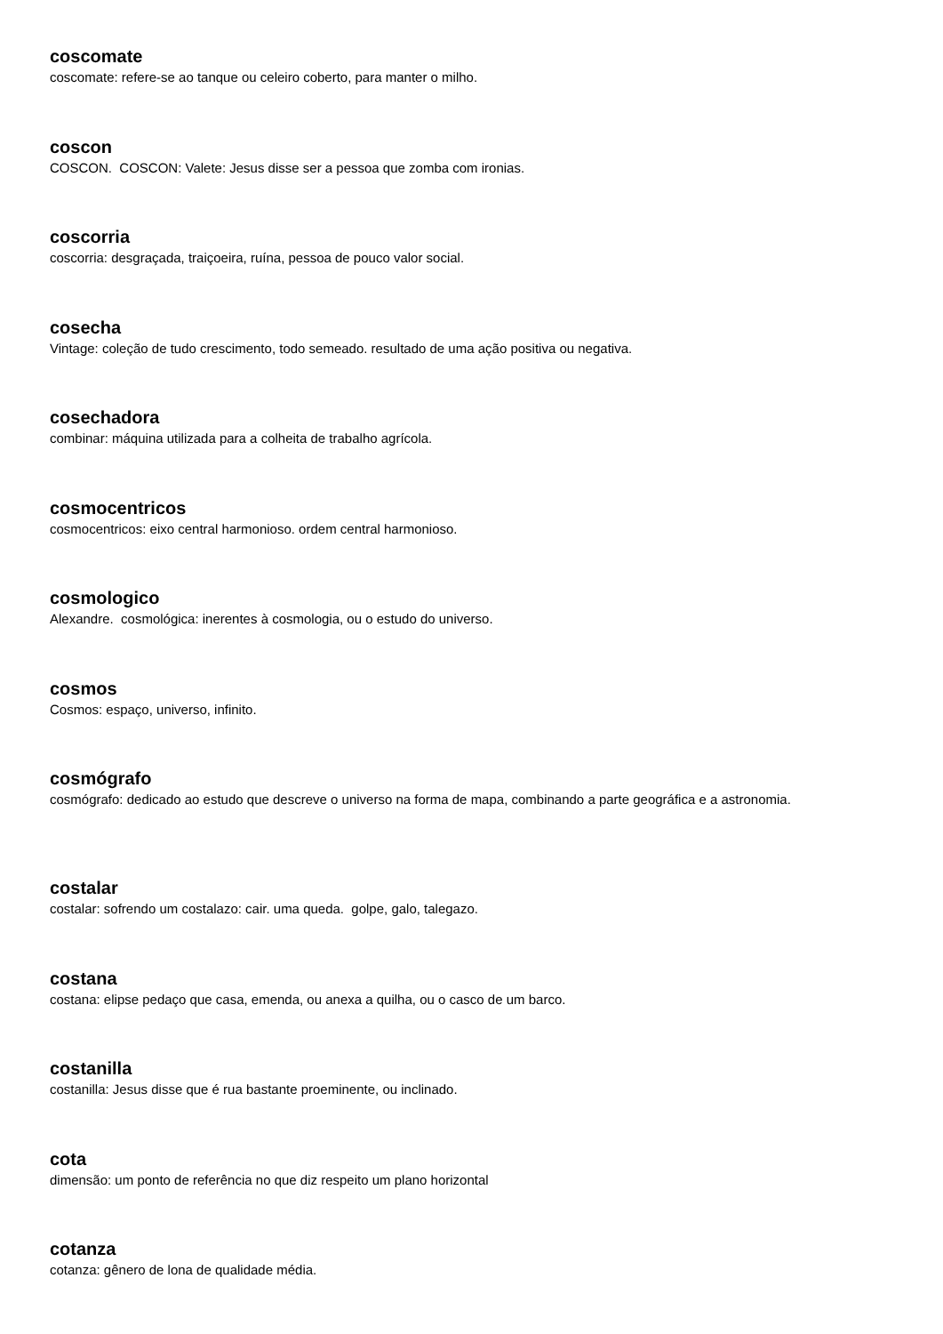coscomate
coscomate: refere-se ao tanque ou celeiro coberto, para manter o milho.
coscon
COSCON. COSCON: Valete: Jesus disse ser a pessoa que zomba com ironias.
coscorria
coscorria: desgraçada, traiçoeira, ruína, pessoa de pouco valor social.
cosecha
Vintage: coleção de tudo crescimento, todo semeado. resultado de uma ação positiva ou negativa.
cosechadora
combinar: máquina utilizada para a colheita de trabalho agrícola.
cosmocentricos
cosmocentricos: eixo central harmonioso. ordem central harmonioso.
cosmologico
Alexandre. cosmológica: inerentes à cosmologia, ou o estudo do universo.
cosmos
Cosmos: espaço, universo, infinito.
cosmógrafo
cosmógrafo: dedicado ao estudo que descreve o universo na forma de mapa, combinando a parte geográfica e a astronomia.
costalar
costalar: sofrendo um costalazo: cair. uma queda. golpe, galo, talegazo.
costana
costana: elipse pedaço que casa, emenda, ou anexa a quilha, ou o casco de um barco.
costanilla
costanilla: Jesus disse que é rua bastante proeminente, ou inclinado.
cota
dimensão: um ponto de referência no que diz respeito um plano horizontal
cotanza
cotanza: gênero de lona de qualidade média.